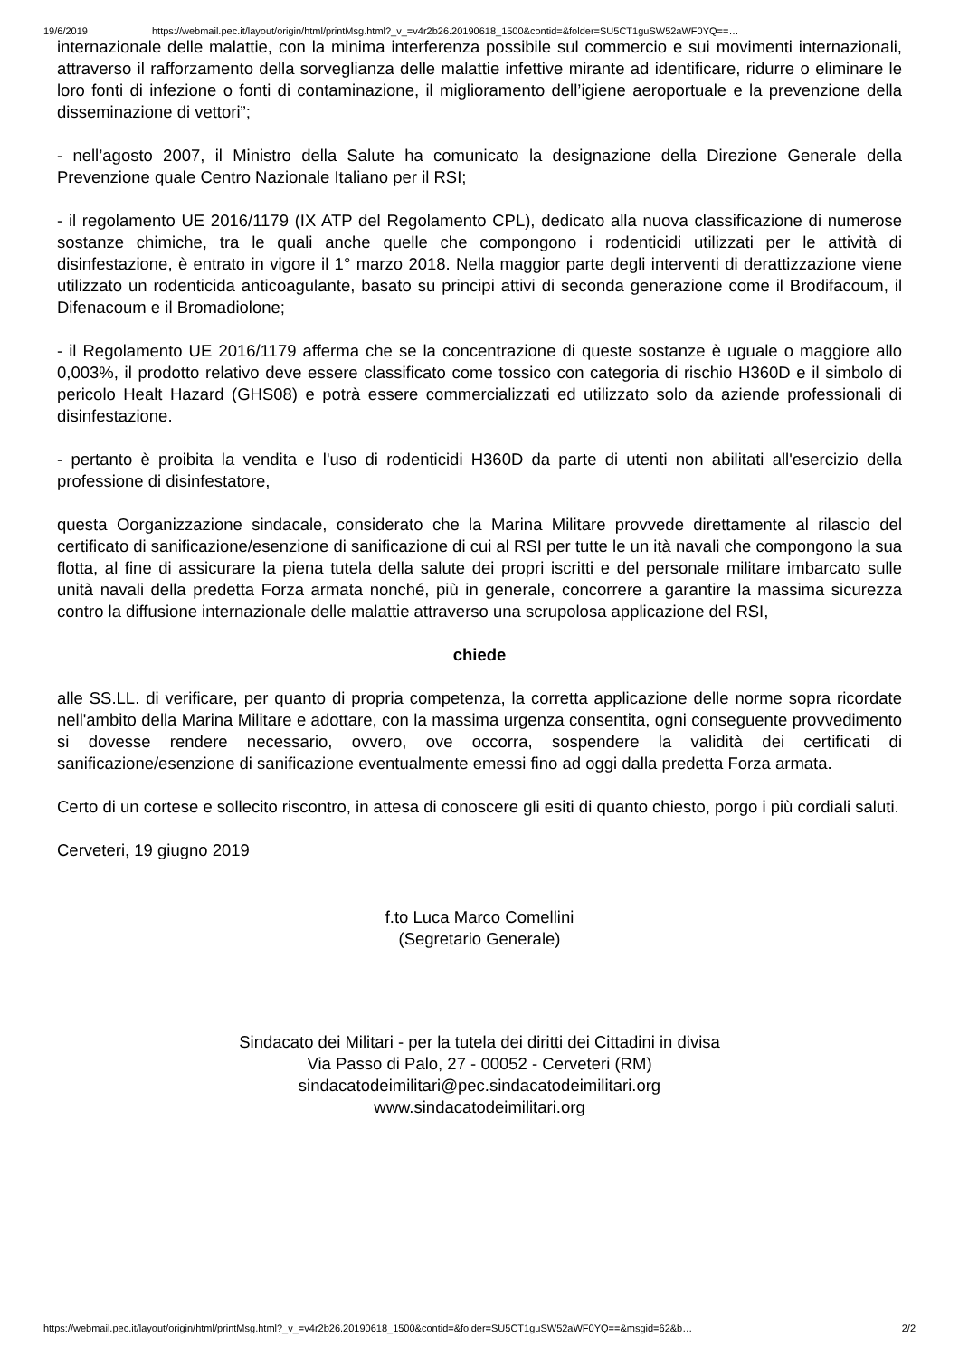19/6/2019 https://webmail.pec.it/layout/origin/html/printMsg.html?_v_=v4r2b26.20190618_1500&contid=&folder=SU5CT1guSW52aWF0YQ==…
internazionale delle malattie, con la minima interferenza possibile sul commercio e sui movimenti internazionali, attraverso il rafforzamento della sorveglianza delle malattie infettive mirante ad identificare, ridurre o eliminare le loro fonti di infezione o fonti di contaminazione, il miglioramento dell’igiene aeroportuale e la prevenzione della disseminazione di vettori”;
- nell’agosto 2007, il Ministro della Salute ha comunicato la designazione della Direzione Generale della Prevenzione quale Centro Nazionale Italiano per il RSI;
- il regolamento UE 2016/1179 (IX ATP del Regolamento CPL), dedicato alla nuova classificazione di numerose sostanze chimiche, tra le quali anche quelle che compongono i rodenticidi utilizzati per le attività di disinfestazione, è entrato in vigore il 1° marzo 2018. Nella maggior parte degli interventi di derattizzazione viene utilizzato un rodenticida anticoagulante, basato su principi attivi di seconda generazione come il Brodifacoum, il Difenacoum e il Bromadiolone;
- il Regolamento UE 2016/1179 afferma che se la concentrazione di queste sostanze è uguale o maggiore allo 0,003%, il prodotto relativo deve essere classificato come tossico con categoria di rischio H360D e il simbolo di pericolo Healt Hazard (GHS08) e potrà essere commercializzati ed utilizzato solo da aziende professionali di disinfestazione.
- pertanto è proibita la vendita e l'uso di rodenticidi H360D da parte di utenti non abilitati all'esercizio della professione di disinfestatore,
questa Oorganizzazione sindacale, considerato che la Marina Militare provvede direttamente al rilascio del certificato di sanificazione/esenzione di sanificazione di cui al RSI per tutte le un ità navali che compongono la sua flotta, al fine di assicurare la piena tutela della salute dei propri iscritti e del personale militare imbarcato sulle unità navali della predetta Forza armata nonché, più in generale, concorrere a garantire la massima sicurezza contro la diffusione internazionale delle malattie attraverso una scrupolosa applicazione del RSI,
chiede
alle SS.LL. di verificare, per quanto di propria competenza, la corretta applicazione delle norme sopra ricordate nell'ambito della Marina Militare e adottare, con la massima urgenza consentita, ogni conseguente provvedimento si dovesse rendere necessario, ovvero, ove occorra, sospendere la validità dei certificati di sanificazione/esenzione di sanificazione eventualmente emessi fino ad oggi dalla predetta Forza armata.
Certo di un cortese e sollecito riscontro, in attesa di conoscere gli esiti di quanto chiesto, porgo i più cordiali saluti.
Cerveteri, 19 giugno 2019
f.to Luca Marco Comellini
(Segretario Generale)
Sindacato dei Militari - per la tutela dei diritti dei Cittadini in divisa
Via Passo di Palo, 27 - 00052 - Cerveteri (RM)
sindacatodeimilitari@pec.sindacatodeimilitari.org
www.sindacatodeimilitari.org
https://webmail.pec.it/layout/origin/html/printMsg.html?_v_=v4r2b26.20190618_1500&contid=&folder=SU5CT1guSW52aWF0YQ==&msgid=62&b… 2/2